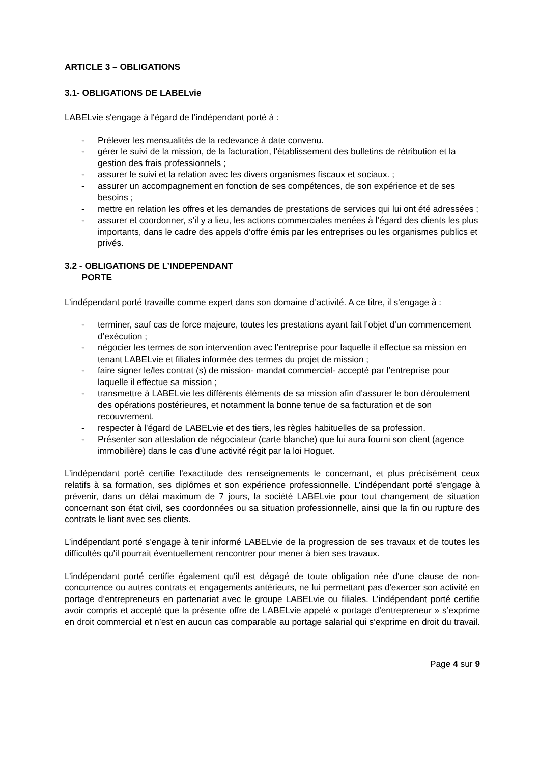ARTICLE 3 – OBLIGATIONS
3.1- OBLIGATIONS DE LABELvie
LABELvie s'engage à l'égard de l’indépendant porté à :
- Prélever les mensualités de la redevance à date convenu.
- gérer le suivi de la mission, de la facturation, l'établissement des bulletins de rétribution et la gestion des frais professionnels ;
- assurer le suivi et la relation avec les divers organismes fiscaux et sociaux. ;
- assurer un accompagnement en fonction de ses compétences, de son expérience et de ses besoins ;
- mettre en relation les offres et les demandes de prestations de services qui lui ont été adressées ;
- assurer et coordonner, s’il y a lieu, les actions commerciales menées à l’égard des clients les plus importants, dans le cadre des appels d’offre émis par les entreprises ou les organismes publics et privés.
3.2 - OBLIGATIONS DE L’INDEPENDANT
PORTE
L’indépendant porté travaille comme expert dans son domaine d’activité. A ce titre, il s'engage à :
- terminer, sauf cas de force majeure, toutes les prestations ayant fait l’objet d’un commencement d’exécution ;
- négocier les termes de son intervention avec l’entreprise pour laquelle il effectue sa mission en tenant LABELvie et filiales informée des termes du projet de mission ;
- faire signer le/les contrat (s) de mission- mandat commercial- accepté par l’entreprise pour laquelle il effectue sa mission ;
- transmettre à LABELvie les différents éléments de sa mission afin d'assurer le bon déroulement des opérations postérieures, et notamment la bonne tenue de sa facturation et de son recouvrement.
- respecter à l'égard de LABELvie et des tiers, les règles habituelles de sa profession.
- Présenter son attestation de négociateur (carte blanche) que lui aura fourni son client (agence immobilière) dans le cas d’une activité régit par la loi Hoguet.
L’indépendant porté certifie l'exactitude des renseignements le concernant, et plus précisément ceux relatifs à sa formation, ses diplômes et son expérience professionnelle. L’indépendant porté s'engage à prévenir, dans un délai maximum de 7 jours, la société LABELvie pour tout changement de situation concernant son état civil, ses coordonnées ou sa situation professionnelle, ainsi que la fin ou rupture des contrats le liant avec ses clients.
L’indépendant porté s'engage à tenir informé LABELvie de la progression de ses travaux et de toutes les difficultés qu'il pourrait éventuellement rencontrer pour mener à bien ses travaux.
L’indépendant porté certifie également qu'il est dégagé de toute obligation née d'une clause de non-concurrence ou autres contrats et engagements antérieurs, ne lui permettant pas d'exercer son activité en portage d’entrepreneurs en partenariat avec le groupe LABELvie ou filiales. L’indépendant porté certifie avoir compris et accepté que la présente offre de LABELvie appelé « portage d’entrepreneur » s’exprime en droit commercial et n’est en aucun cas comparable au portage salarial qui s’exprime en droit du travail.
Page 4 sur 9